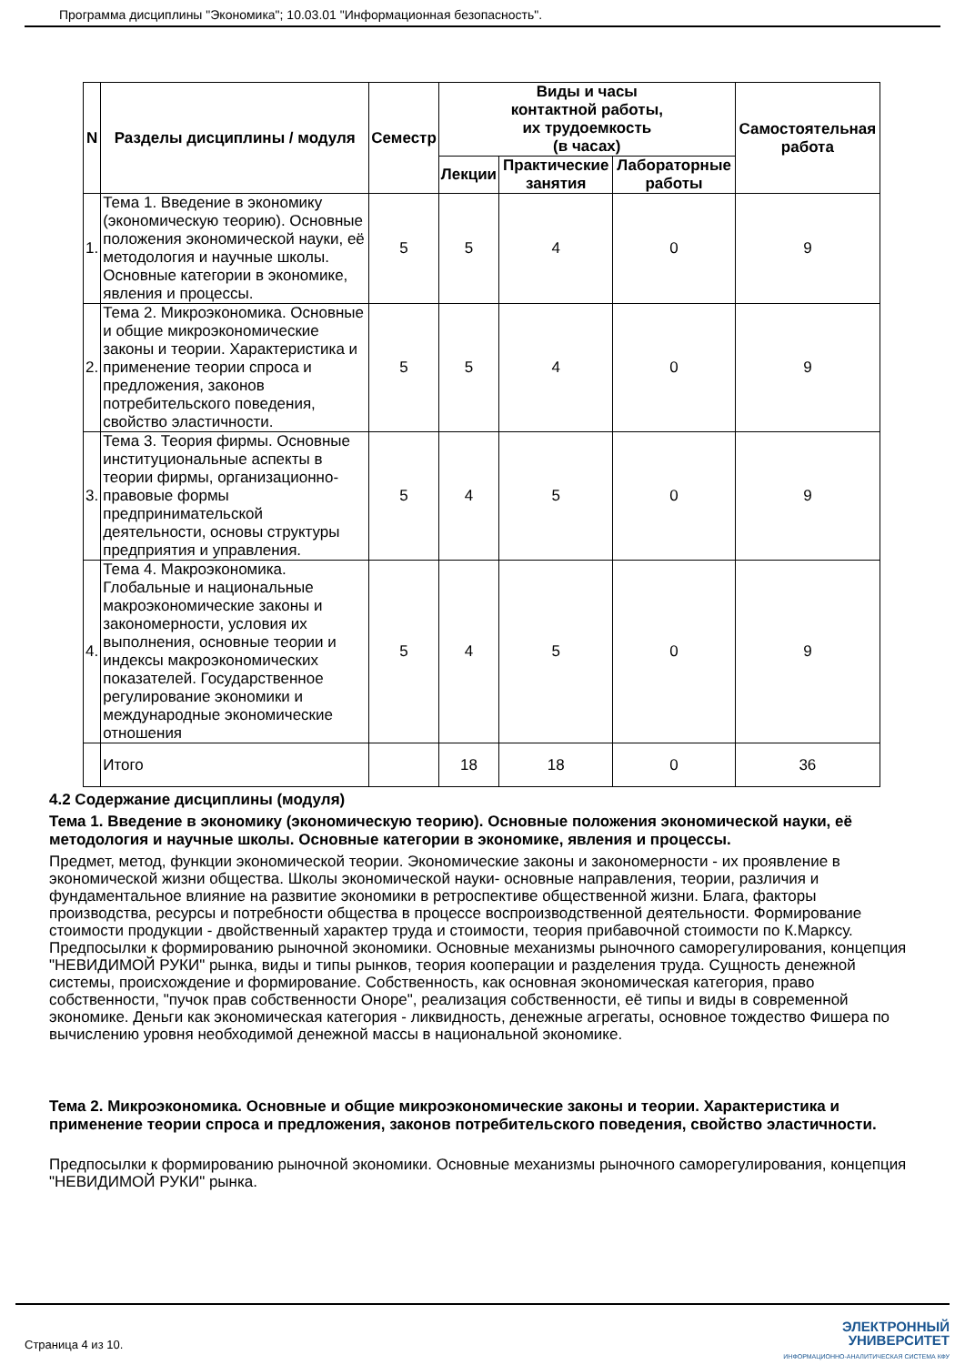Программа дисциплины "Экономика"; 10.03.01 "Информационная безопасность".
| N | Разделы дисциплины / модуля | Семестр | Виды и часы контактной работы, их трудоемкость (в часах) | | | Самостоятельная работа |
| --- | --- | --- | --- | --- | --- | --- |
| | | | Лекции | Практические занятия | Лабораторные работы | |
| 1. | Тема 1. Введение в экономику (экономическую теорию). Основные положения экономической науки, её методология и научные школы. Основные категории в экономике, явления и процессы. | 5 | 5 | 4 | 0 | 9 |
| 2. | Тема 2. Микроэкономика. Основные и общие микроэкономические законы и теории. Характеристика и применение теории спроса и предложения, законов потребительского поведения, свойство эластичности. | 5 | 5 | 4 | 0 | 9 |
| 3. | Тема 3. Теория фирмы. Основные институциональные аспекты в теории фирмы, организационно-правовые формы предпринимательской деятельности, основы структуры предприятия и управления. | 5 | 4 | 5 | 0 | 9 |
| 4. | Тема 4. Макроэкономика. Глобальные и национальные макроэкономические законы и закономерности, условия их выполнения, основные теории и индексы макроэкономических показателей. Государственное регулирование экономики и международные экономические отношения | 5 | 4 | 5 | 0 | 9 |
| | Итого | | 18 | 18 | 0 | 36 |
4.2 Содержание дисциплины (модуля)
Тема 1. Введение в экономику (экономическую теорию). Основные положения экономической науки, её методология и научные школы. Основные категории в экономике, явления и процессы.
Предмет, метод, функции экономической теории. Экономические законы и закономерности - их проявление в экономической жизни общества. Школы экономической науки- основные направления, теории, различия и фундаментальное влияние на развитие экономики в ретроспективе общественной жизни. Блага, факторы производства, ресурсы и потребности общества в процессе воспроизводственной деятельности. Формирование стоимости продукции - двойственный характер труда и стоимости, теория прибавочной стоимости по К.Марксу. Предпосылки к формированию рыночной экономики. Основные механизмы рыночного саморегулирования, концепция "НЕВИДИМОЙ РУКИ" рынка, виды и типы рынков, теория кооперации и разделения труда. Сущность денежной системы, происхождение и формирование. Собственность, как основная экономическая категория, право собственности, "пучок прав собственности Оноре", реализация собственности, её типы и виды в современной экономике. Деньги как экономическая категория - ликвидность, денежные агрегаты, основное тождество Фишера по вычислению уровня необходимой денежной массы в национальной экономике.
Тема 2. Микроэкономика. Основные и общие микроэкономические законы и теории. Характеристика и применение теории спроса и предложения, законов потребительского поведения, свойство эластичности.
Предпосылки к формированию рыночной экономики. Основные механизмы рыночного саморегулирования, концепция "НЕВИДИМОЙ РУКИ" рынка.
Страница 4 из 10.
ЭЛЕКТРОННЫЙ
УНИВЕРСИТЕТ
ИНФОРМАЦИОННО-АНАЛИТИЧЕСКАЯ СИСТЕМА КФУ